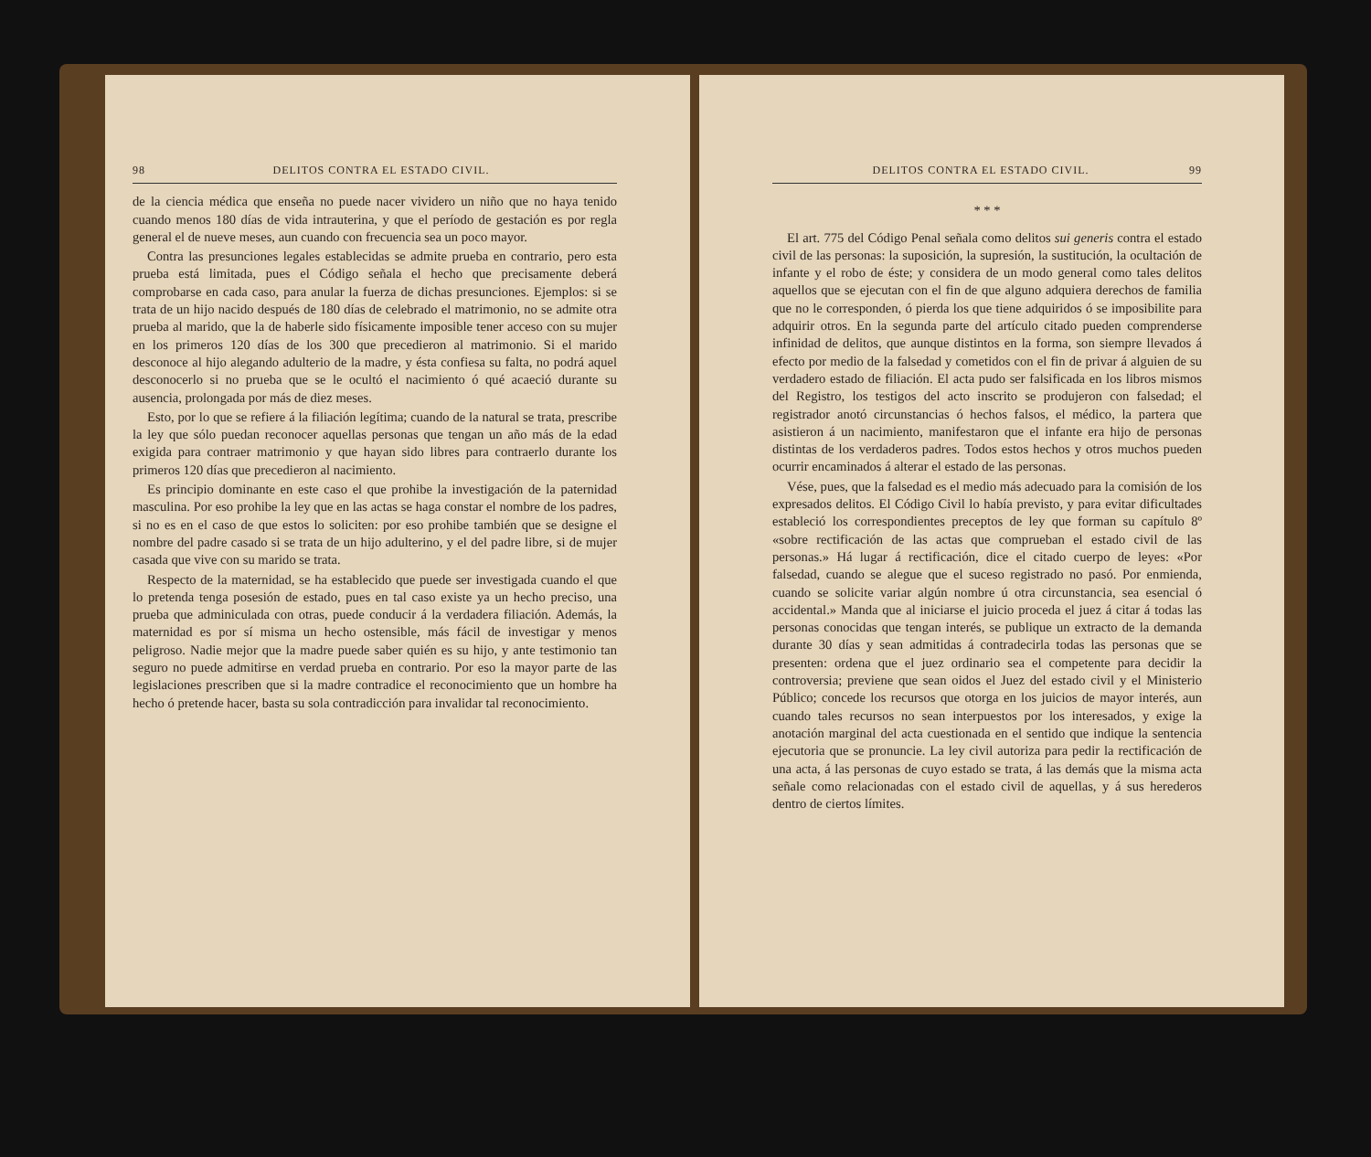98 DELITOS CONTRA EL ESTADO CIVIL.
de la ciencia médica que enseña no puede nacer vividero un niño que no haya tenido cuando menos 180 días de vida intrauterina, y que el período de gestación es por regla general el de nueve meses, aun cuando con frecuencia sea un poco mayor.
Contra las presunciones legales establecidas se admite prueba en contrario, pero esta prueba está limitada, pues el Código señala el hecho que precisamente deberá comprobarse en cada caso, para anular la fuerza de dichas presunciones. Ejemplos: si se trata de un hijo nacido después de 180 días de celebrado el matrimonio, no se admite otra prueba al marido, que la de haberle sido físicamente imposible tener acceso con su mujer en los primeros 120 días de los 300 que precedieron al matrimonio. Si el marido desconoce al hijo alegando adulterio de la madre, y ésta confiesa su falta, no podrá aquel desconocerlo si no prueba que se le ocultó el nacimiento ó qué acaeció durante su ausencia, prolongada por más de diez meses.
Esto, por lo que se refiere á la filiación legítima; cuando de la natural se trata, prescribe la ley que sólo puedan reconocer aquellas personas que tengan un año más de la edad exigida para contraer matrimonio y que hayan sido libres para contraerlo durante los primeros 120 días que precedieron al nacimiento.
Es principio dominante en este caso el que prohibe la investigación de la paternidad masculina. Por eso prohibe la ley que en las actas se haga constar el nombre de los padres, si no es en el caso de que estos lo soliciten: por eso prohibe también que se designe el nombre del padre casado si se trata de un hijo adulterino, y el del padre libre, si de mujer casada que vive con su marido se trata.
Respecto de la maternidad, se ha establecido que puede ser investigada cuando el que lo pretenda tenga posesión de estado, pues en tal caso existe ya un hecho preciso, una prueba que adminiculada con otras, puede conducir á la verdadera filiación. Además, la maternidad es por sí misma un hecho ostensible, más fácil de investigar y menos peligroso. Nadie mejor que la madre puede saber quién es su hijo, y ante testimonio tan seguro no puede admitirse en verdad prueba en contrario. Por eso la mayor parte de las legislaciones prescriben que si la madre contradice el reconocimiento que un hombre ha hecho ó pretende hacer, basta su sola contradicción para invalidar tal reconocimiento.
DELITOS CONTRA EL ESTADO CIVIL. 99
* * *
El art. 775 del Código Penal señala como delitos sui generis contra el estado civil de las personas: la suposición, la supresión, la sustitución, la ocultación de infante y el robo de éste; y considera de un modo general como tales delitos aquellos que se ejecutan con el fin de que alguno adquiera derechos de familia que no le corresponden, ó pierda los que tiene adquiridos ó se imposibilite para adquirir otros. En la segunda parte del artículo citado pueden comprenderse infinidad de delitos, que aunque distintos en la forma, son siempre llevados á efecto por medio de la falsedad y cometidos con el fin de privar á alguien de su verdadero estado de filiación. El acta pudo ser falsificada en los libros mismos del Registro, los testigos del acto inscrito se produjeron con falsedad; el registrador anotó circunstancias ó hechos falsos, el médico, la partera que asistieron á un nacimiento, manifestaron que el infante era hijo de personas distintas de los verdaderos padres. Todos estos hechos y otros muchos pueden ocurrir encaminados á alterar el estado de las personas.
Vése, pues, que la falsedad es el medio más adecuado para la comisión de los expresados delitos. El Código Civil lo había previsto, y para evitar dificultades estableció los correspondientes preceptos de ley que forman su capítulo 8º «sobre rectificación de las actas que comprueban el estado civil de las personas.» Há lugar á rectificación, dice el citado cuerpo de leyes: «Por falsedad, cuando se alegue que el suceso registrado no pasó. Por enmienda, cuando se solicite variar algún nombre ú otra circunstancia, sea esencial ó accidental.» Manda que al iniciarse el juicio proceda el juez á citar á todas las personas conocidas que tengan interés, se publique un extracto de la demanda durante 30 días y sean admitidas á contradecirla todas las personas que se presenten: ordena que el juez ordinario sea el competente para decidir la controversia; previene que sean oidos el Juez del estado civil y el Ministerio Público; concede los recursos que otorga en los juicios de mayor interés, aun cuando tales recursos no sean interpuestos por los interesados, y exige la anotación marginal del acta cuestionada en el sentido que indique la sentencia ejecutoria que se pronuncie. La ley civil autoriza para pedir la rectificación de una acta, á las personas de cuyo estado se trata, á las demás que la misma acta señale como relacionadas con el estado civil de aquellas, y á sus herederos dentro de ciertos límites.